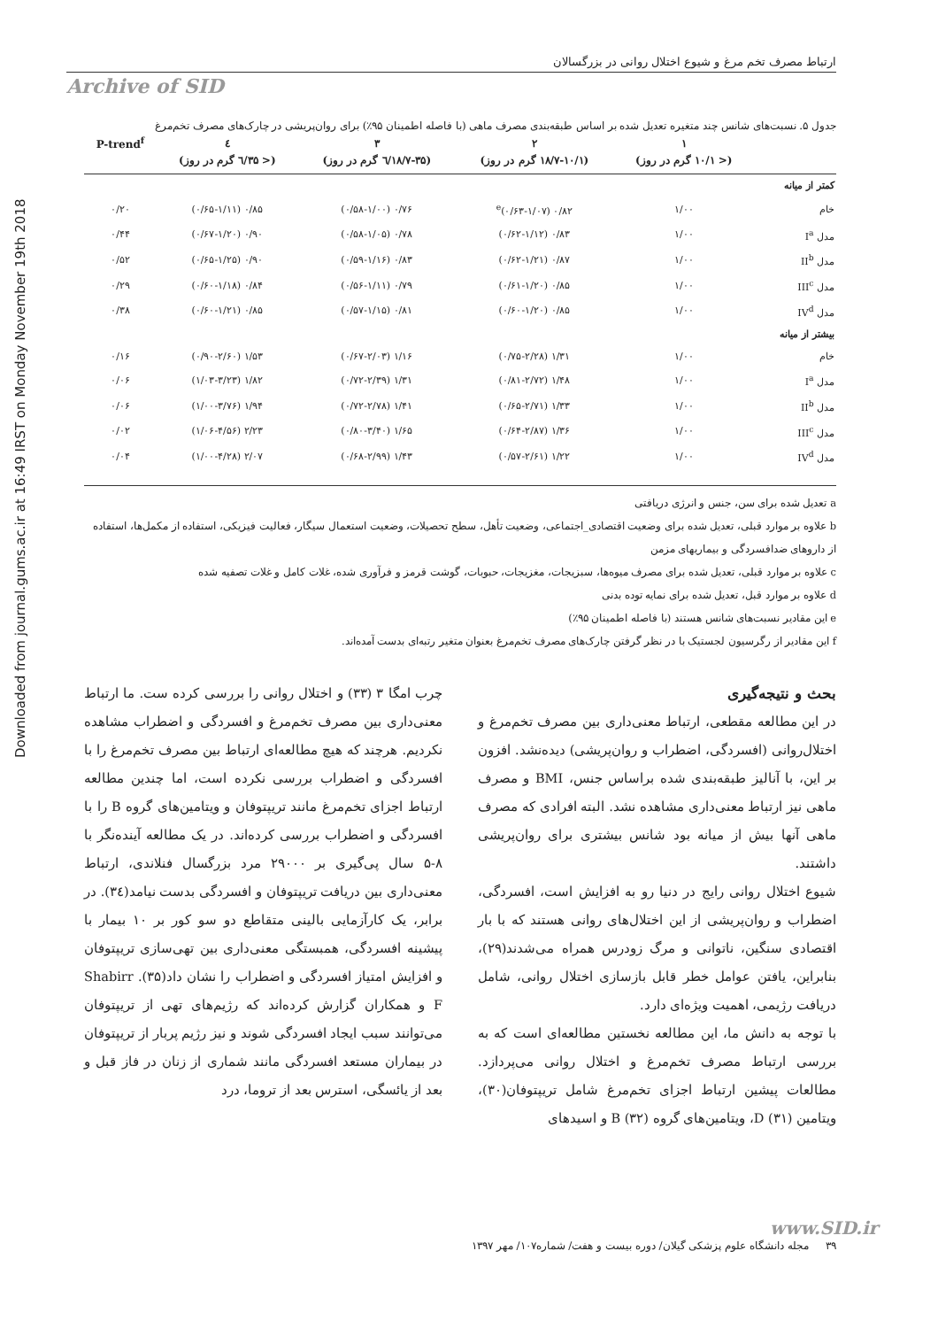Downloaded from journal.gums.ac.ir at 16:49 IRST on Monday November 19th 2018
ارتباط مصرف تخم مرغ و شیوع اختلال روانی در بزرگسالان
Archive of SID
جدول ۵. نسبت‌های شانس چند متغیره تعدیل شده بر اساس طبقه‌بندی مصرف ماهی (با فاصله اطمینان ۹۵٪) برای روان‌پریشی در چارک‌های مصرف تخم‌مرغ
| | ۱ | ۲ | ۳ | ٤ | P-trend<sup>f</sup> |
| --- | --- | --- | --- | --- | --- |
| | (< ۱۰/۱ گرم در روز) | (۱۸/۷-۱۰/۱ گرم در روز) | (۱۸/۷-۳۵/٦ گرم در روز) | (< ۳۵/٦ گرم در روز) | |
| کمتر از میانه | | | | | |
| خام | ۱/۰۰ | ۰/۸۲ (۰/۶۳-۱/۰۷)<sup>e</sup> | ۰/۷۶ (۰/۵۸-۱/۰۰) | ۰/۸۵ (۰/۶۵-۱/۱۱) | ۰/۲۰ |
| مدل I<sup>a</sup> | ۱/۰۰ | ۰/۸۳ (۰/۶۲-۱/۱۲) | ۰/۷۸ (۰/۵۸-۱/۰۵) | ۰/۹۰ (۰/۶۷-۱/۲۰) | ۰/۴۴ |
| مدل II<sup>b</sup> | ۱/۰۰ | ۰/۸۷ (۰/۶۲-۱/۲۱) | ۰/۸۳ (۰/۵۹-۱/۱۶) | ۰/۹۰ (۰/۶۵-۱/۲۵) | ۰/۵۲ |
| مدل III<sup>c</sup> | ۱/۰۰ | ۰/۸۵ (۰/۶۱-۱/۲۰) | ۰/۷۹ (۰/۵۶-۱/۱۱) | ۰/۸۴ (۰/۶۰-۱/۱۸) | ۰/۲۹ |
| مدل IV<sup>d</sup> | ۱/۰۰ | ۰/۸۵ (۰/۶۰-۱/۲۰) | ۰/۸۱ (۰/۵۷-۱/۱۵) | ۰/۸۵ (۰/۶۰-۱/۲۱) | ۰/۳۸ |
| بیشتر از میانه | | | | | |
| خام | ۱/۰۰ | ۱/۳۱ (۰/۷۵-۲/۲۸) | ۱/۱۶ (۰/۶۷-۲/۰۳) | ۱/۵۳ (۰/۹۰-۲/۶۰) | ۰/۱۶ |
| مدل I<sup>a</sup> | ۱/۰۰ | ۱/۴۸ (۰/۸۱-۲/۷۲) | ۱/۳۱ (۰/۷۲-۲/۳۹) | ۱/۸۲ (۱/۰۳-۳/۲۳) | ۰/۰۶ |
| مدل II<sup>b</sup> | ۱/۰۰ | ۱/۳۳ (۰/۶۵-۲/۷۱) | ۱/۴۱ (۰/۷۲-۲/۷۸) | ۱/۹۴ (۱/۰۰-۳/۷۶) | ۰/۰۶ |
| مدل III<sup>c</sup> | ۱/۰۰ | ۱/۳۶ (۰/۶۴-۲/۸۷) | ۱/۶۵ (۰/۸۰-۳/۴۰) | ۲/۲۳ (۱/۰۶-۴/۵۶) | ۰/۰۲ |
| مدل IV<sup>d</sup> | ۱/۰۰ | ۱/۲۲ (۰/۵۷-۲/۶۱) | ۱/۴۳ (۰/۶۸-۲/۹۹) | ۲/۰۷ (۱/۰۰-۴/۲۸) | ۰/۰۴ |
a تعدیل شده برای سن، جنس و انرژی دریافتی
b علاوه بر موارد قبلی، تعدیل شده برای وضعیت اقتصادی_اجتماعی، وضعیت تأهل، سطح تحصیلات، وضعیت استعمال سیگار، فعالیت فیزیکی، استفاده از مکمل‌ها، استفاده از داروهای ضدافسردگی و بیماریهای مزمن
c علاوه بر موارد قبلی، تعدیل شده برای مصرف میوه‌ها، سبزیجات، مغزیجات، حبوبات، گوشت قرمز و فرآوری شده، غلات کامل و غلات تصفیه شده
d علاوه بر موارد قبل، تعدیل شده برای نمایه توده بدنی
e این مقادیر نسبت‌های شانس هستند (با فاصله اطمینان ۹۵٪)
f این مقادیر از رگرسیون لجستیک با در نظر گرفتن چارک‌های مصرف تخم‌مرغ بعنوان متغیر رتبه‌ای بدست آمده‌اند.
بحث و نتیجه‌گیری
در این مطالعه مقطعی، ارتباط معنی‌داری بین مصرف تخم‌مرغ و اختلال‌روانی (افسردگی، اضطراب و روان‌پریشی) دیده‌نشد. افزون بر این، با آنالیز طبقه‌بندی شده براساس جنس، BMI و مصرف ماهی نیز ارتباط معنی‌داری مشاهده نشد. البته افرادی که مصرف ماهی آنها بیش از میانه بود شانس بیشتری برای روان‌پریشی داشتند.
شیوع اختلال روانی رایج در دنیا رو به افزایش است، افسردگی، اضطراب و روان‌پریشی از این اختلال‌های روانی هستند که با بار اقتصادی سنگین، ناتوانی و مرگ زودرس همراه می‌شدند(۲۹)، بنابراین، یافتن عوامل خطر قابل بازسازی اختلال روانی، شامل دریافت رژیمی، اهمیت ویژه‌ای دارد.
با توجه به دانش ما، این مطالعه نخستین مطالعه‌ای است که به بررسی ارتباط مصرف تخم‌مرغ و اختلال روانی می‌پردازد. مطالعات پیشین ارتباط اجزای تخم‌مرغ شامل تریپتوفان(۳۰)، ویتامین D (۳۱)، ویتامین‌های گروه B (۳۲) و اسیدهای
چرب امگا ۳ (۳۳) و اختلال روانی را بررسی کرده ست. ما ارتباط معنی‌داری بین مصرف تخم‌مرغ و افسردگی و اضطراب مشاهده نکردیم. هرچند که هیچ مطالعه‌ای ارتباط بین مصرف تخم‌مرغ را با افسردگی و اضطراب بررسی نکرده است، اما چندین مطالعه ارتباط اجزای تخم‌مرغ مانند تریپتوفان و ویتامین‌های گروه B را با افسردگی و اضطراب بررسی کرده‌اند. در یک مطالعه آینده‌نگر با ۸-۵ سال پی‌گیری بر ۲۹۰۰۰ مرد بزرگسال فنلاندی، ارتباط معنی‌داری بین دریافت تریپتوفان و افسردگی بدست نیامد(۳٤). در برابر، یک کارآزمایی بالینی متقاطع دو سو کور بر ۱۰ بیمار با پیشینه افسردگی، همبستگی معنی‌داری بین تهی‌سازی تریپتوفان و افزایش امتیاز افسردگی و اضطراب را نشان داد(۳۵). Shabirr F و همکاران گزارش کرده‌اند که رژیم‌های تهی از تریپتوفان می‌توانند سبب ایجاد افسردگی شوند و نیز رژیم پربار از تریپتوفان در بیماران مستعد افسردگی مانند شماری از زنان در فاز قبل و بعد از یائسگی، استرس بعد از تروما، درد
www.SID.ir
۳۹ مجله دانشگاه علوم پزشکی گیلان/ دوره بیست و هفت/ شماره۱۰۷/ مهر ۱۳۹۷